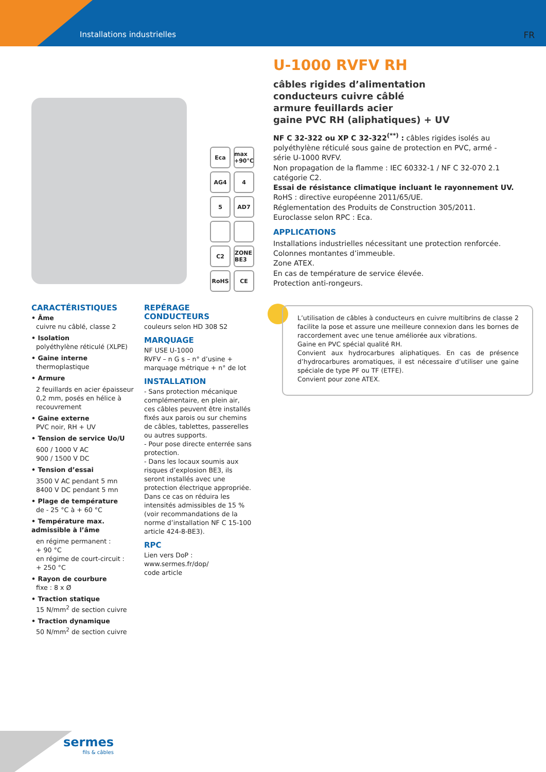Installations industrielles FR
Eca
max +90°C
AG4
4
5
AD7
C2
ZONE BE3
RoHS
CE
U-1000 RVFV RH
câbles rigides d’alimentation
conducteurs cuivre câblé
armure feuillards acier
gaine PVC RH (aliphatiques) + UV
NF C 32-322 ou XP C 32-322<sup>(**)</sup> : câbles rigides isolés au polyéthylène réticulé sous gaine de protection en PVC, armé - série U-1000 RVFV.
Non propagation de la flamme : IEC 60332-1 / NF C 32-070 2.1 catégorie C2.
Essai de résistance climatique incluant le rayonnement UV.
RoHS : directive européenne 2011/65/UE.
Réglementation des Produits de Construction 305/2011.
Euroclasse selon RPC : Eca.
APPLICATIONS
Installations industrielles nécessitant une protection renforcée.
Colonnes montantes d’immeuble.
Zone ATEX.
En cas de température de service élevée.
Protection anti-rongeurs.
CARACTÉRISTIQUES
• Âme
cuivre nu câblé, classe 2
• Isolation
polyéthylène réticulé (XLPE)
• Gaine interne
thermoplastique
• Armure
2 feuillards en acier épaisseur 0,2 mm, posés en hélice à recouvrement
• Gaine externe
PVC noir, RH + UV
• Tension de service Uo/U
600 / 1000 V AC
900 / 1500 V DC
• Tension d’essai
3500 V AC pendant 5 mn
8400 V DC pendant 5 mn
• Plage de température
de - 25 °C à + 60 °C
• Température max. admissible à l’âme
en régime permanent :
+ 90 °C
en régime de court-circuit :
+ 250 °C
• Rayon de courbure
fixe : 8 x Ø
• Traction statique
15 N/mm<sup>2</sup> de section cuivre
• Traction dynamique
50 N/mm<sup>2</sup> de section cuivre
REPÉRAGE CONDUCTEURS
couleurs selon HD 308 S2
MARQUAGE
NF USE U-1000
RVFV – n G s – n° d’usine + marquage métrique + n° de lot
INSTALLATION
- Sans protection mécanique complémentaire, en plein air, ces câbles peuvent être installés fixés aux parois ou sur chemins de câbles, tablettes, passerelles ou autres supports.
- Pour pose directe enterrée sans protection.
- Dans les locaux soumis aux risques d’explosion BE3, ils seront installés avec une protection électrique appropriée.
Dans ce cas on réduira les intensités admissibles de 15 % (voir recommandations de la norme d’installation NF C 15-100 article 424-8-BE3).
RPC
Lien vers DoP :
www.sermes.fr/dop/
code article
L’utilisation de câbles à conducteurs en cuivre multibrins de classe 2 facilite la pose et assure une meilleure connexion dans les bornes de raccordement avec une tenue améliorée aux vibrations.
Gaine en PVC spécial qualité RH.
Convient aux hydrocarbures aliphatiques. En cas de présence d’hydrocarbures aromatiques, il est nécessaire d’utiliser une gaine spéciale de type PF ou TF (ETFE).
Convient pour zone ATEX.
sermes
fils & câbles